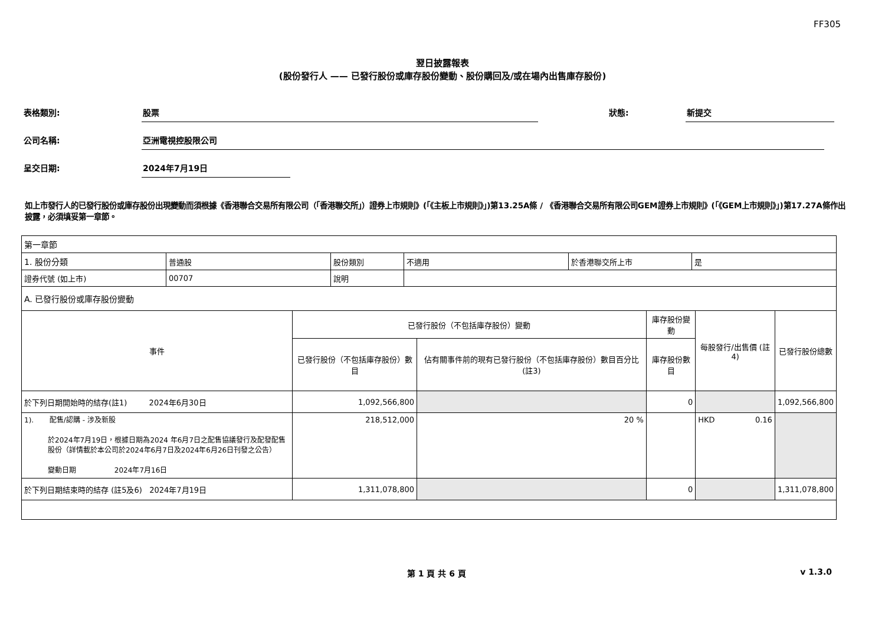FF305
翌日披露報表
(股份發行人 —— 已發行股份或庫存股份變動、股份購回及/或在場內出售庫存股份)
表格類別: 股票 狀態: 新提交
公司名稱: 亞洲電視控股限公司
呈交日期: 2024年7月19日
如上市發行人的已發行股份或庫存股份出現變動而須根據《香港聯合交易所有限公司（「香港聯交所」）證券上市規則》(「《主板上市規則》」)第13.25A條 / 《香港聯合交易所有限公司GEM證券上市規則》(「《GEM上市規則》」)第17.27A條作出披露，必須填妥第一章節。
| 第一章節 | | | | | |
| / 1. 股份分類 / 普通股 / 股份類別 / 不適用 / 於香港聯交所上市 / 是 / / 證券代號 (如上市) / 00707 / 說明 / / / / | | | | | |
| A. 已發行股份或庫存股份變動 | | | | | |
| 事件 | 已發行股份（不包括庫存股份）變動 | | 庫存股份變動 | 每股發行/出售價 (註4) | 已發行股份總數 |
| | 已發行股份（不包括庫存股份）數目 | 佔有關事件前的現有已發行股份（不包括庫存股份）數目百分比 (註3) | 庫存股份數目 | | |
| 於下列日期開始時的結存(註1) 2024年6月30日 | 1,092,566,800 | | 0 | | 1,092,566,800 |
| 1). 配售/認購 - 涉及新股 於2024年7月19日，根據日期為2024 年6月7日之配售協議發行及配發配售股份（詳情載於本公司於2024年6月7日及2024年6月26日刊發之公告） 變動日期 2024年7月16日 | 218,512,000 | 20 % | | HKD 0.16 | |
| 於下列日期結束時的結存 (註5及6) 2024年7月19日 | 1,311,078,800 | | 0 | | 1,311,078,800 |
第 1 頁 共 6 頁 v 1.3.0